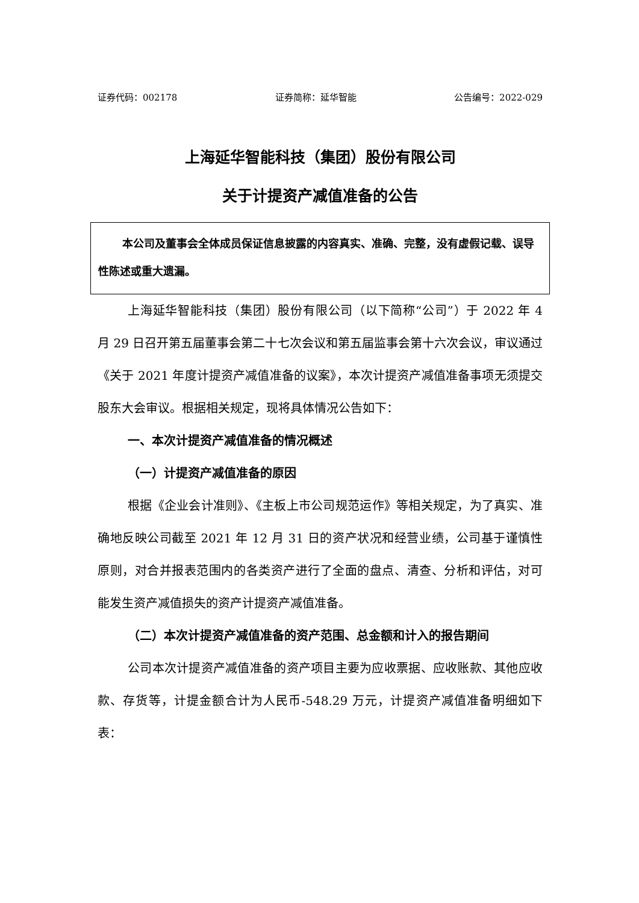证券代码：002178 证券简称：延华智能 公告编号：2022-029
上海延华智能科技（集团）股份有限公司
关于计提资产减值准备的公告
本公司及董事会全体成员保证信息披露的内容真实、准确、完整，没有虚假记载、误导性陈述或重大遗漏。
上海延华智能科技（集团）股份有限公司（以下简称“公司”）于 2022 年 4 月 29 日召开第五届董事会第二十七次会议和第五届监事会第十六次会议，审议通过《关于 2021 年度计提资产减值准备的议案》，本次计提资产减值准备事项无须提交股东大会审议。根据相关规定，现将具体情况公告如下：
一、本次计提资产减值准备的情况概述
（一）计提资产减值准备的原因
根据《企业会计准则》、《主板上市公司规范运作》等相关规定，为了真实、准确地反映公司截至 2021 年 12 月 31 日的资产状况和经营业绩，公司基于谨慎性原则，对合并报表范围内的各类资产进行了全面的盘点、清查、分析和评估，对可能发生资产减值损失的资产计提资产减值准备。
（二）本次计提资产减值准备的资产范围、总金额和计入的报告期间
公司本次计提资产减值准备的资产项目主要为应收票据、应收账款、其他应收款、存货等，计提金额合计为人民币-548.29 万元，计提资产减值准备明细如下表：